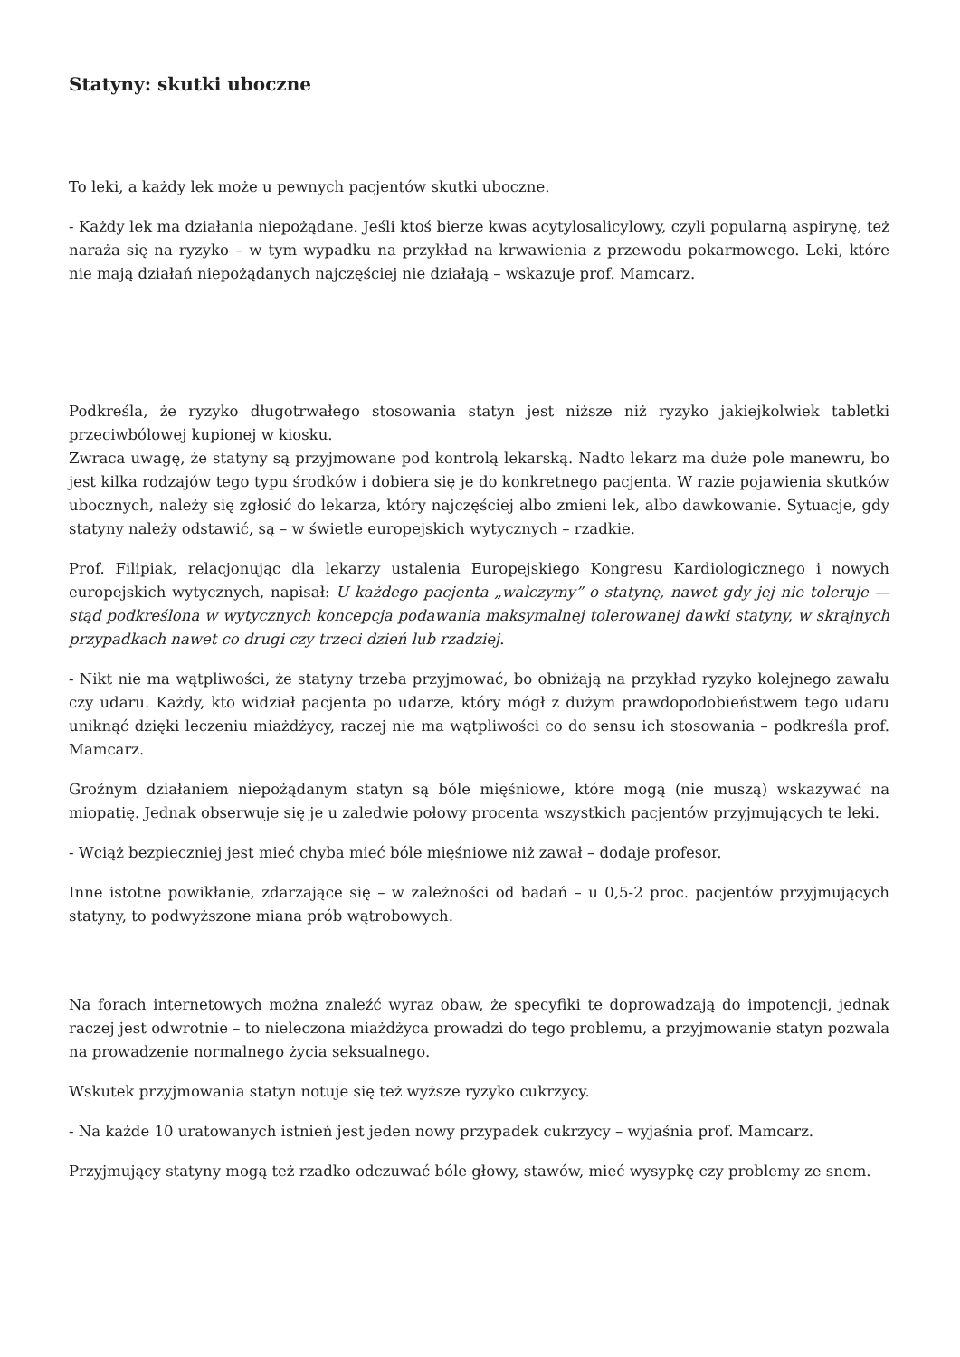Statyny: skutki uboczne
To leki, a każdy lek może u pewnych pacjentów skutki uboczne.
- Każdy lek ma działania niepożądane. Jeśli ktoś bierze kwas acytylosalicylowy, czyli popularną aspirynę, też naraża się na ryzyko – w tym wypadku na przykład na krwawienia z przewodu pokarmowego. Leki, które nie mają działań niepożądanych najczęściej nie działają – wskazuje prof. Mamcarz.
Podkreśla, że ryzyko długotrwałego stosowania statyn jest niższe niż ryzyko jakiejkolwiek tabletki przeciwbólowej kupionej w kiosku.
Zwraca uwagę, że statyny są przyjmowane pod kontrolą lekarską. Nadto lekarz ma duże pole manewru, bo jest kilka rodzajów tego typu środków i dobiera się je do konkretnego pacjenta. W razie pojawienia skutków ubocznych, należy się zgłosić do lekarza, który najczęściej albo zmieni lek, albo dawkowanie. Sytuacje, gdy statyny należy odstawić, są – w świetle europejskich wytycznych – rzadkie.
Prof. Filipiak, relacjonując dla lekarzy ustalenia Europejskiego Kongresu Kardiologicznego i nowych europejskich wytycznych, napisał: U każdego pacjenta „walczymy” o statynę, nawet gdy jej nie toleruje — stąd podkreślona w wytycznych koncepcja podawania maksymalnej tolerowanej dawki statyny, w skrajnych przypadkach nawet co drugi czy trzeci dzień lub rzadziej.
- Nikt nie ma wątpliwości, że statyny trzeba przyjmować, bo obniżają na przykład ryzyko kolejnego zawału czy udaru. Każdy, kto widział pacjenta po udarze, który mógł z dużym prawdopodobieństwem tego udaru uniknąć dzięki leczeniu miażdżycy, raczej nie ma wątpliwości co do sensu ich stosowania – podkreśla prof. Mamcarz.
Groźnym działaniem niepożądanym statyn są bóle mięśniowe, które mogą (nie muszą) wskazywać na miopatię. Jednak obserwuje się je u zaledwie połowy procenta wszystkich pacjentów przyjmujących te leki.
- Wciąż bezpieczniej jest mieć chyba mieć bóle mięśniowe niż zawał – dodaje profesor.
Inne istotne powikłanie, zdarzające się – w zależności od badań – u 0,5-2 proc. pacjentów przyjmujących statyny, to podwyższone miana prób wątrobowych.
Na forach internetowych można znaleźć wyraz obaw, że specyfiki te doprowadzają do impotencji, jednak raczej jest odwrotnie – to nieleczona miażdżyca prowadzi do tego problemu, a przyjmowanie statyn pozwala na prowadzenie normalnego życia seksualnego.
Wskutek przyjmowania statyn notuje się też wyższe ryzyko cukrzycy.
- Na każde 10 uratowanych istnień jest jeden nowy przypadek cukrzycy – wyjaśnia prof. Mamcarz.
Przyjmujący statyny mogą też rzadko odczuwać bóle głowy, stawów, mieć wysypkę czy problemy ze snem.